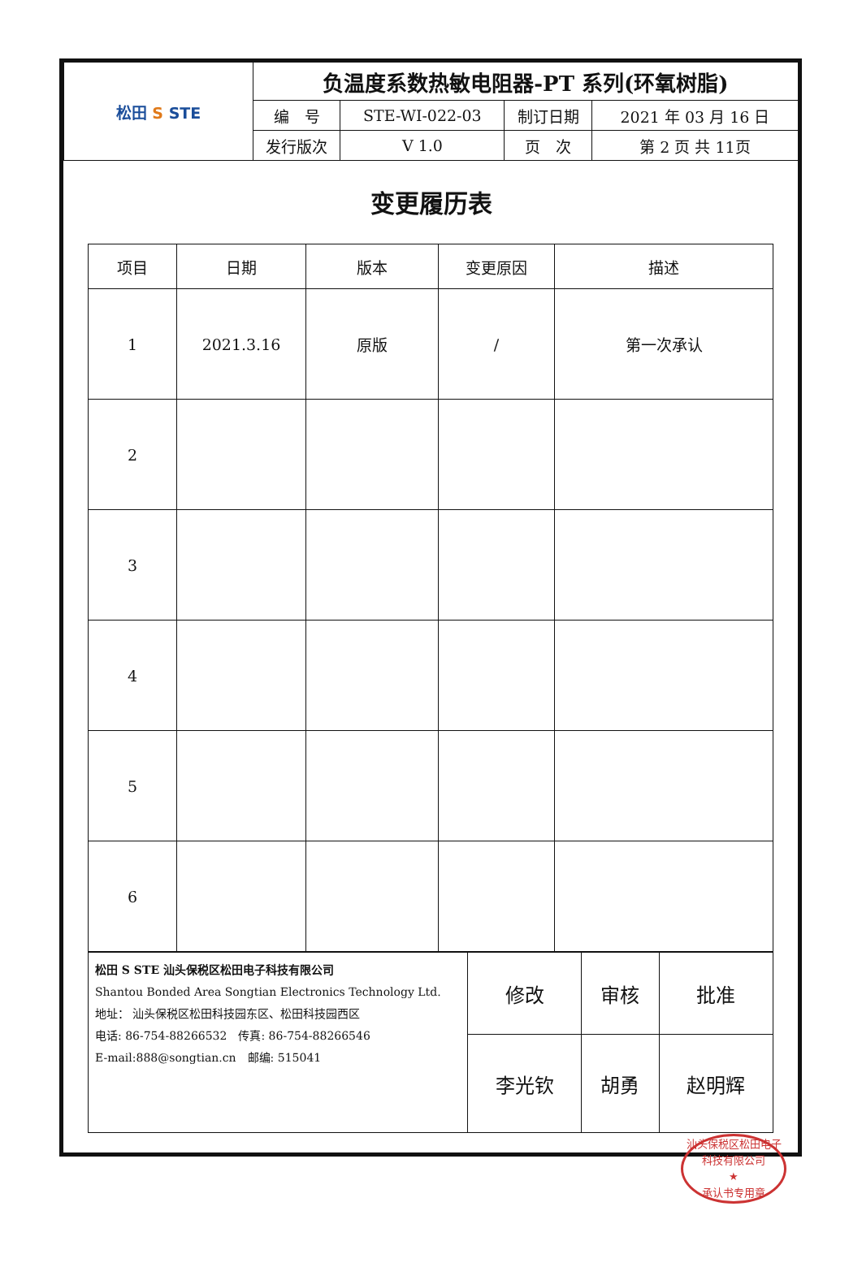| 松田 S STE | 负温度系数热敏电阻器-PT 系列(环氧树脂) | | | |
| | 编 号 | STE-WI-022-03 | 制订日期 | 2021 年 03 月 16 日 |
| | 发行版次 | V 1.0 | 页 次 | 第 2 页 共 11页 |
变更履历表
| 项目 | 日期 | 版本 | 变更原因 | 描述 |
| --- | --- | --- | --- | --- |
| 1 | 2021.3.16 | 原版 | / | 第一次承认 |
| 2 | | | | |
| 3 | | | | |
| 4 | | | | |
| 5 | | | | |
| 6 | | | | |
| 松田 S STE 汕头保税区松田电子科技有限公司 Shantou Bonded Area Songtian Electronics Technology Ltd. 地址： 汕头保税区松田科技园东区、松田科技园西区 电话: 86-754-88266532 传真: 86-754-88266546 E-mail:888@songtian.cn 邮编: 515041 | 修改 | 审核 | 批准 |
| | 李光钦 | 胡勇 | 赵明辉 |
汕头保税区松田电子科技有限公司
★
承认书专用章